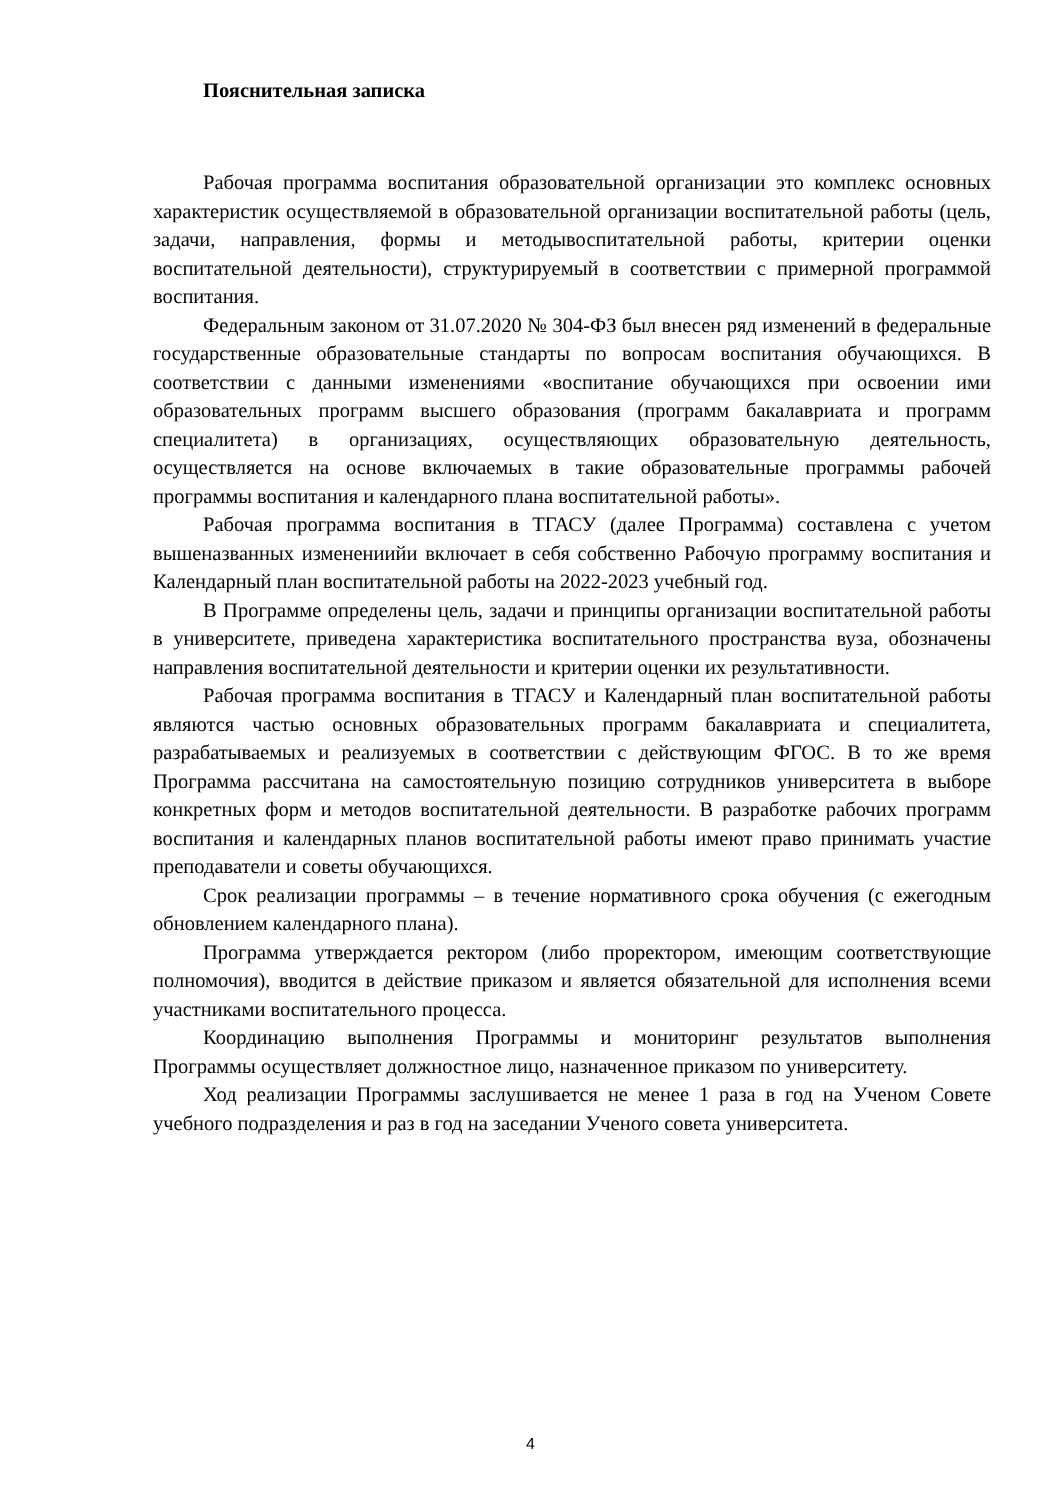Пояснительная записка
Рабочая программа воспитания образовательной организации это комплекс основных характеристик осуществляемой в образовательной организации воспитательной работы (цель, задачи, направления, формы и методывоспитательной работы, критерии оценки воспитательной деятельности), структурируемый в соответствии с примерной программой воспитания.
Федеральным законом от 31.07.2020 № 304-ФЗ был внесен ряд изменений в федеральные государственные образовательные стандарты по вопросам воспитания обучающихся. В соответствии с данными изменениями «воспитание обучающихся при освоении ими образовательных программ высшего образования (программ бакалавриата и программ специалитета) в организациях, осуществляющих образовательную деятельность, осуществляется на основе включаемых в такие образовательные программы рабочей программы воспитания и календарного плана воспитательной работы».
Рабочая программа воспитания в ТГАСУ (далее Программа) составлена с учетом вышеназванных изменениийи включает в себя собственно Рабочую программу воспитания и Календарный план воспитательной работы на 2022-2023 учебный год.
В Программе определены цель, задачи и принципы организации воспитательной работы в университете, приведена характеристика воспитательного пространства вуза, обозначены направления воспитательной деятельности и критерии оценки их результативности.
Рабочая программа воспитания в ТГАСУ и Календарный план воспитательной работы являются частью основных образовательных программ бакалавриата и специалитета, разрабатываемых и реализуемых в соответствии с действующим ФГОС. В то же время Программа рассчитана на самостоятельную позицию сотрудников университета в выборе конкретных форм и методов воспитательной деятельности. В разработке рабочих программ воспитания и календарных планов воспитательной работы имеют право принимать участие преподаватели и советы обучающихся.
Срок реализации программы – в течение нормативного срока обучения (с ежегодным обновлением календарного плана).
Программа утверждается ректором (либо проректором, имеющим соответствующие полномочия), вводится в действие приказом и является обязательной для исполнения всеми участниками воспитательного процесса.
Координацию выполнения Программы и мониторинг результатов выполнения Программы осуществляет должностное лицо, назначенное приказом по университету.
Ход реализации Программы заслушивается не менее 1 раза в год на Ученом Совете учебного подразделения и раз в год на заседании Ученого совета университета.
4